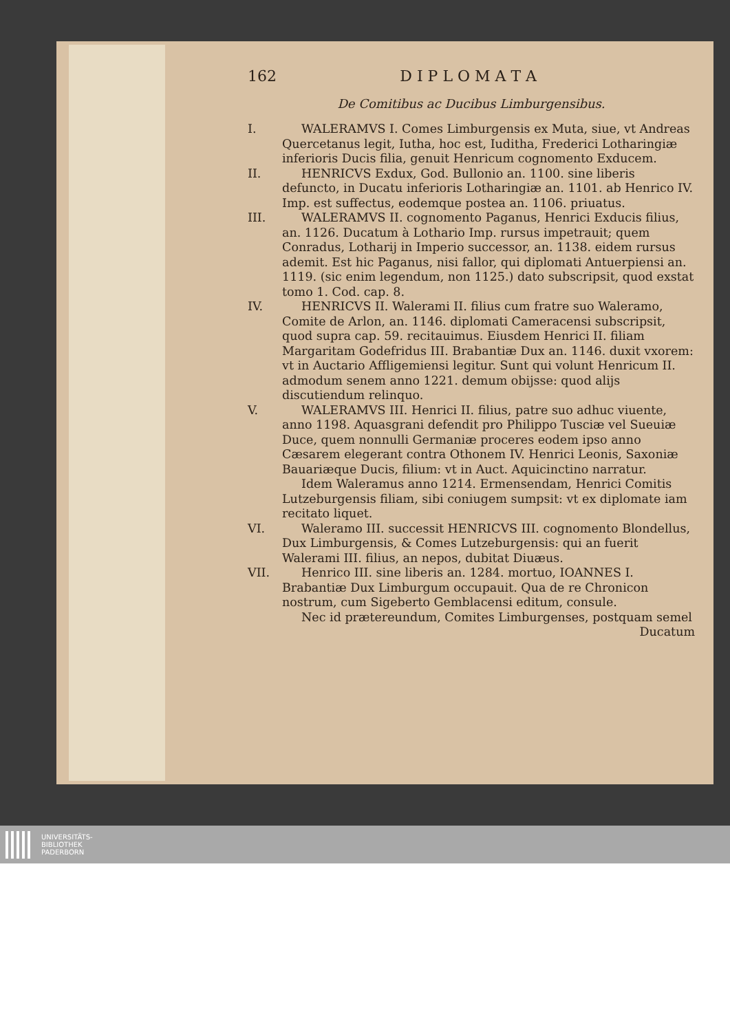162 D I P L O M A T A
De Comitibus ac Ducibus Limburgensibus.
I. WALERAMVS I. Comes Limburgensis ex Muta, siue, vt Andreas Quercetanus legit, Iutha, hoc est, Iuditha, Frederici Lotharingiæ inferioris Ducis filia, genuit Henricum cognomento Exducem.
II. HENRICVS Exdux, God. Bullonio an. 1100. sine liberis defuncto, in Ducatu inferioris Lotharingiæ an. 1101. ab Henrico IV. Imp. est suffectus, eodemque postea an. 1106. priuatus.
III. WALERAMVS II. cognomento Paganus, Henrici Exducis filius, an. 1126. Ducatum à Lothario Imp. rursus impetrauit; quem Conradus, Lotharij in Imperio successor, an. 1138. eidem rursus ademit. Est hic Paganus, nisi fallor, qui diplomati Antuerpiensi an. 1119. (sic enim legendum, non 1125.) dato subscripsit, quod exstat tomo 1. Cod. cap. 8.
IV. HENRICVS II. Walerami II. filius cum fratre suo Waleramo, Comite de Arlon, an. 1146. diplomati Cameracensi subscripsit, quod supra cap. 59. recitauimus. Eiusdem Henrici II. filiam Margaritam Godefridus III. Brabantiæ Dux an. 1146. duxit vxorem: vt in Auctario Affligemiensi legitur. Sunt qui volunt Henricum II. admodum senem anno 1221. demum obijsse: quod alijs discutiendum relinquo.
V. WALERAMVS III. Henrici II. filius, patre suo adhuc viuente, anno 1198. Aquasgrani defendit pro Philippo Tusciæ vel Sueuiæ Duce, quem nonnulli Germaniæ proceres eodem ipso anno Cæsarem elegerant contra Othonem IV. Henrici Leonis, Saxoniæ Bauariæque Ducis, filium: vt in Auct. Aquicinctino narratur.
Idem Waleramus anno 1214. Ermensendam, Henrici Comitis Lutzeburgensis filiam, sibi coniugem sumpsit: vt ex diplomate iam recitato liquet.
VI. Waleramo III. successit HENRICVS III. cognomento Blondellus, Dux Limburgensis, & Comes Lutzeburgensis: qui an fuerit Walerami III. filius, an nepos, dubitat Diuæus.
VII. Henrico III. sine liberis an. 1284. mortuo, IOANNES I. Brabantiæ Dux Limburgum occupauit. Qua de re Chronicon nostrum, cum Sigeberto Gemblacensi editum, consule.
Nec id prætereundum, Comites Limburgenses, postquam semel
Ducatum
UNIVERSITÄTS-
BIBLIOTHEK
PADERBORN